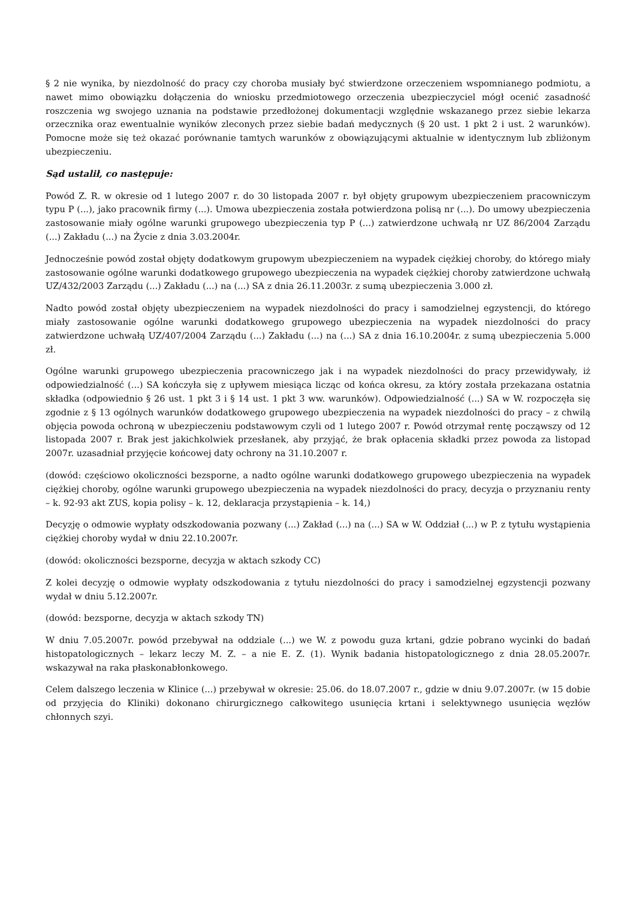§ 2 nie wynika, by niezdolność do pracy czy choroba musiały być stwierdzone orzeczeniem wspomnianego podmiotu, a nawet mimo obowiązku dołączenia do wniosku przedmiotowego orzeczenia ubezpieczyciel mógł ocenić zasadność roszczenia wg swojego uznania na podstawie przedłożonej dokumentacji względnie wskazanego przez siebie lekarza orzecznika oraz ewentualnie wyników zleconych przez siebie badań medycznych (§ 20 ust. 1 pkt 2 i ust. 2 warunków). Pomocne może się też okazać porównanie tamtych warunków z obowiązującymi aktualnie w identycznym lub zbliżonym ubezpieczeniu.
Sąd ustalił, co następuje:
Powód Z. R. w okresie od 1 lutego 2007 r. do 30 listopada 2007 r. był objęty grupowym ubezpieczeniem pracowniczym typu P (...), jako pracownik firmy (...). Umowa ubezpieczenia została potwierdzona polisą nr (...). Do umowy ubezpieczenia zastosowanie miały ogólne warunki grupowego ubezpieczenia typ P (...) zatwierdzone uchwałą nr UZ 86/2004 Zarządu (...) Zakładu (...) na Życie z dnia 3.03.2004r.
Jednocześnie powód został objęty dodatkowym grupowym ubezpieczeniem na wypadek ciężkiej choroby, do którego miały zastosowanie ogólne warunki dodatkowego grupowego ubezpieczenia na wypadek ciężkiej choroby zatwierdzone uchwałą UZ/432/2003 Zarządu (...) Zakładu (...) na (...) SA z dnia 26.11.2003r. z sumą ubezpieczenia 3.000 zł.
Nadto powód został objęty ubezpieczeniem na wypadek niezdolności do pracy i samodzielnej egzystencji, do którego miały zastosowanie ogólne warunki dodatkowego grupowego ubezpieczenia na wypadek niezdolności do pracy zatwierdzone uchwałą UZ/407/2004 Zarządu (...) Zakładu (...) na (...) SA z dnia 16.10.2004r. z sumą ubezpieczenia 5.000 zł.
Ogólne warunki grupowego ubezpieczenia pracowniczego jak i na wypadek niezdolności do pracy przewidywały, iż odpowiedzialność (...) SA kończyła się z upływem miesiąca licząc od końca okresu, za który została przekazana ostatnia składka (odpowiednio § 26 ust. 1 pkt 3 i § 14 ust. 1 pkt 3 ww. warunków). Odpowiedzialność (...) SA w W. rozpoczęła się zgodnie z § 13 ogólnych warunków dodatkowego grupowego ubezpieczenia na wypadek niezdolności do pracy – z chwilą objęcia powoda ochroną w ubezpieczeniu podstawowym czyli od 1 lutego 2007 r. Powód otrzymał rentę począwszy od 12 listopada 2007 r. Brak jest jakichkolwiek przesłanek, aby przyjąć, że brak opłacenia składki przez powoda za listopad 2007r. uzasadniał przyjęcie końcowej daty ochrony na 31.10.2007 r.
(dowód: częściowo okoliczności bezsporne, a nadto ogólne warunki dodatkowego grupowego ubezpieczenia na wypadek ciężkiej choroby, ogólne warunki grupowego ubezpieczenia na wypadek niezdolności do pracy, decyzja o przyznaniu renty – k. 92-93 akt ZUS, kopia polisy – k. 12, deklaracja przystąpienia – k. 14,)
Decyzję o odmowie wypłaty odszkodowania pozwany (...) Zakład (...) na (...) SA w W. Oddział (...) w P. z tytułu wystąpienia ciężkiej choroby wydał w dniu 22.10.2007r.
(dowód: okoliczności bezsporne, decyzja w aktach szkody CC)
Z kolei decyzję o odmowie wypłaty odszkodowania z tytułu niezdolności do pracy i samodzielnej egzystencji pozwany wydał w dniu 5.12.2007r.
(dowód: bezsporne, decyzja w aktach szkody TN)
W dniu 7.05.2007r. powód przebywał na oddziale (...) we W. z powodu guza krtani, gdzie pobrano wycinki do badań histopatologicznych – lekarz leczy M. Z. – a nie E. Z. (1). Wynik badania histopatologicznego z dnia 28.05.2007r. wskazywał na raka płaskonabłonkowego.
Celem dalszego leczenia w Klinice (...) przebywał w okresie: 25.06. do 18.07.2007 r., gdzie w dniu 9.07.2007r. (w 15 dobie od przyjęcia do Kliniki) dokonano chirurgicznego całkowitego usunięcia krtani i selektywnego usunięcia węzłów chłonnych szyi.